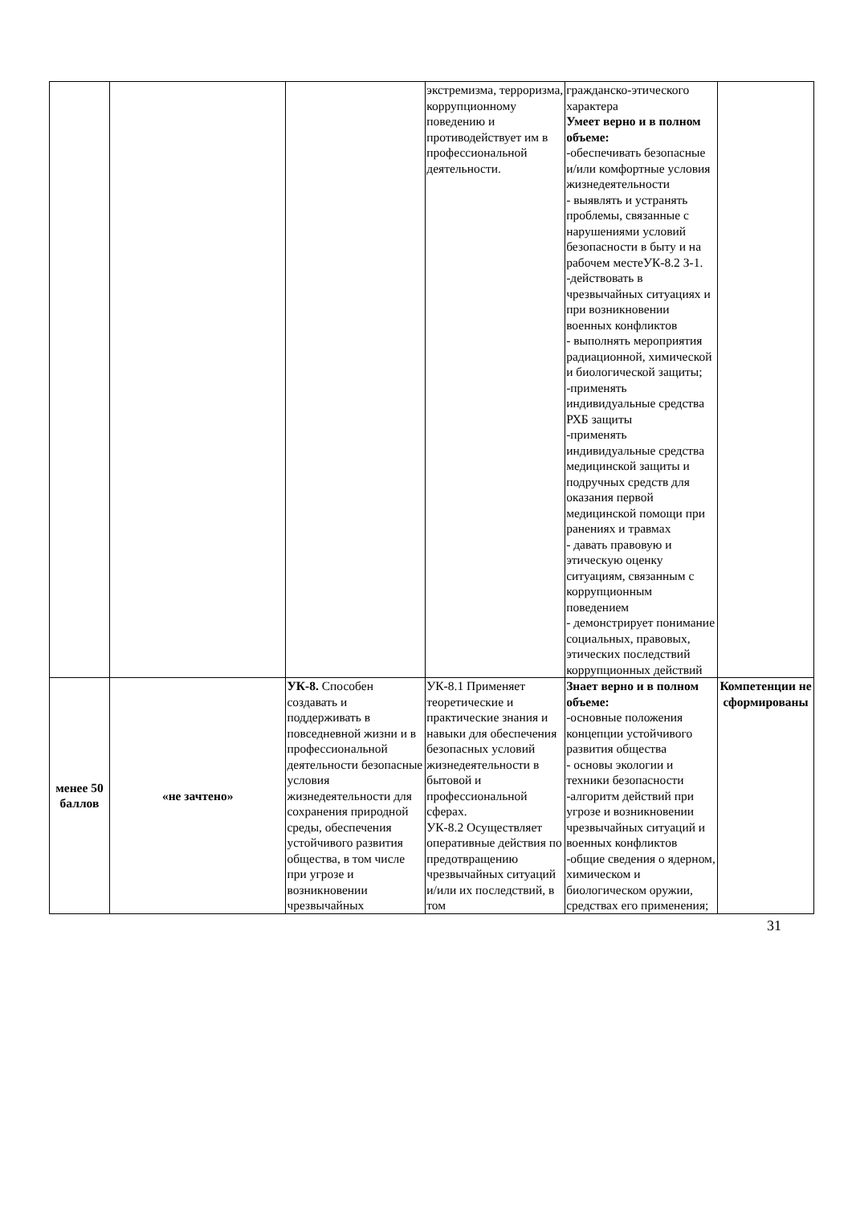| | | | экстремизма, терроризма, коррупционному поведению и противодействует им в профессиональной деятельности. | гражданско-этического характера Умеет верно и в полном объеме: -обеспечивать безопасные и/или комфортные условия жизнедеятельности - выявлять и устранять проблемы, связанные с нарушениями условий безопасности в быту и на рабочем местеУК-8.2 З-1. -действовать в чрезвычайных ситуациях и при возникновении военных конфликтов - выполнять мероприятия радиационной, химической и биологической защиты; -применять индивидуальные средства РХБ защиты -применять индивидуальные средства медицинской защиты и подручных средств для оказания первой медицинской помощи при ранениях и травмах - давать правовую и этическую оценку ситуациям, связанным с коррупционным поведением - демонстрирует понимание социальных, правовых, этических последствий коррупционных действий | |
| менее 50 баллов | «не зачтено» | УК-8. Способен создавать и поддерживать в повседневной жизни и в профессиональной деятельности безопасные условия жизнедеятельности для сохранения природной среды, обеспечения устойчивого развития общества, в том числе при угрозе и возникновении чрезвычайных | УК-8.1 Применяет теоретические и практические знания и навыки для обеспечения безопасных условий жизнедеятельности в бытовой и профессиональной сферах. УК-8.2 Осуществляет оперативные действия по предотвращению чрезвычайных ситуаций и/или их последствий, в том | Знает верно и в полном объеме: -основные положения концепции устойчивого развития общества - основы экологии и техники безопасности -алгоритм действий при угрозе и возникновении чрезвычайных ситуаций и военных конфликтов -общие сведения о ядерном, химическом и биологическом оружии, средствах его применения; | Компетенции не сформированы |
31